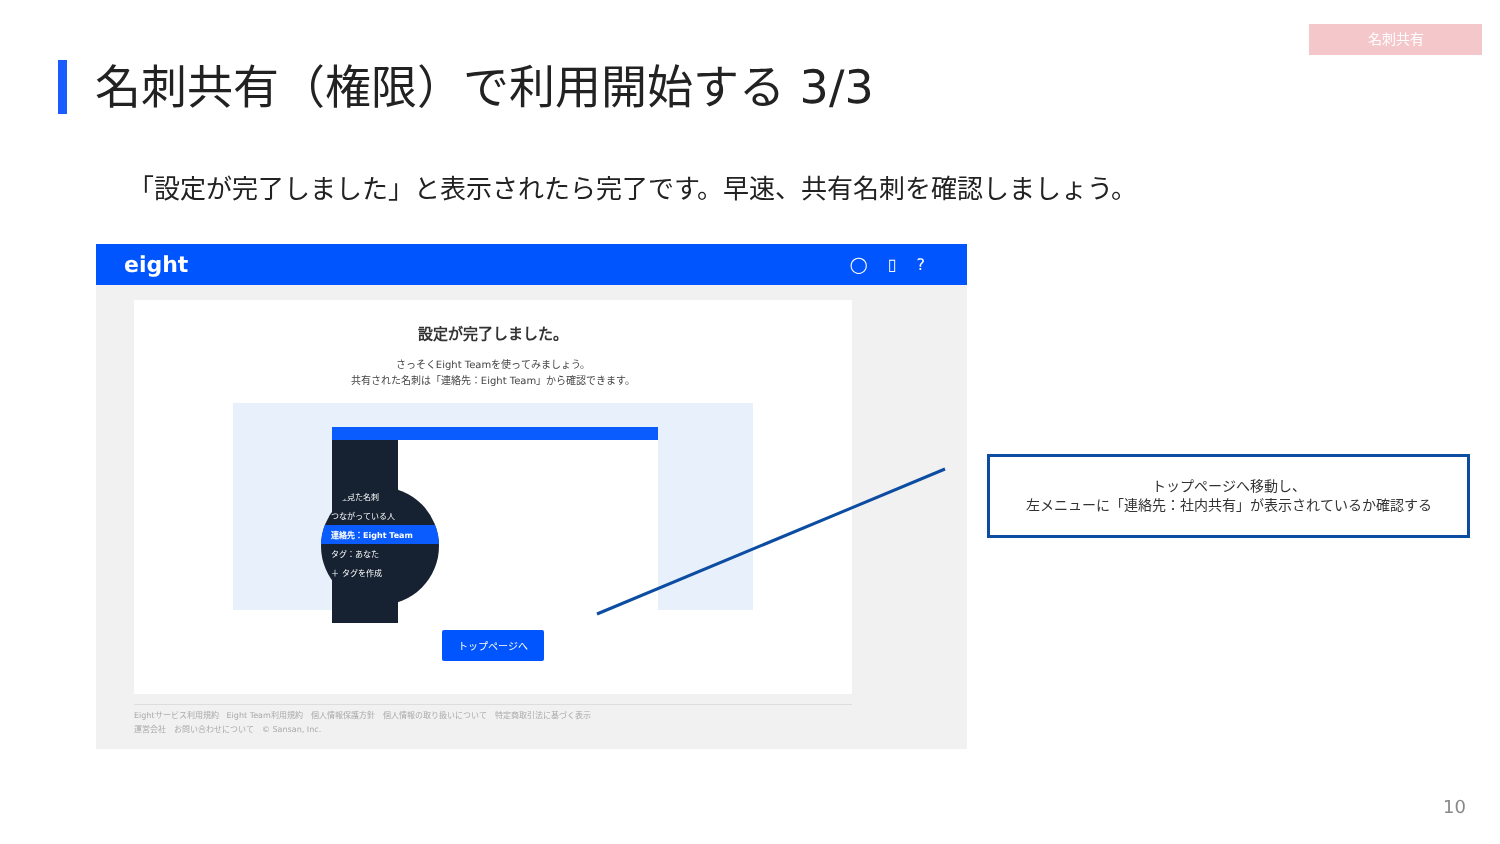名刺共有
名刺共有（権限）で利用開始する 3/3
「設定が完了しました」と表示されたら完了です。早速、共有名刺を確認しましょう。
eight ◯▯?
設定が完了しました。
さっそくEight Teamを使ってみましょう。
共有された名刺は「連絡先：Eight Team」から確認できます。
最近見た名刺
つながっている人
連絡先：Eight Team
タグ：あなた
＋ タグを作成
トップページへ
Eightサービス利用規約　Eight Team利用規約　個人情報保護方針　個人情報の取り扱いについて　特定商取引法に基づく表示
運営会社　お問い合わせについて　© Sansan, Inc.
トップページへ移動し、
左メニューに「連絡先：社内共有」が表示されているか確認する
10